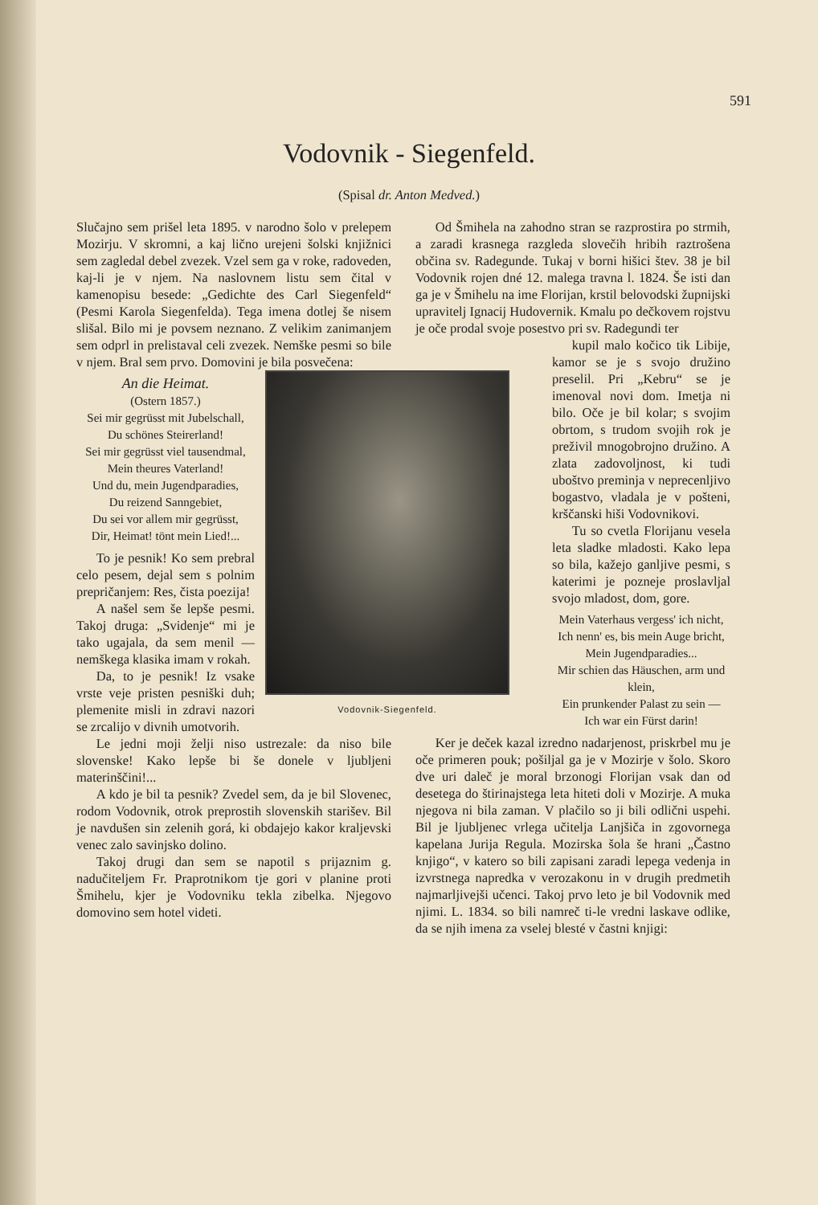591
Vodovnik - Siegenfeld.
(Spisal dr. Anton Medved.)
Slučajno sem prišel leta 1895. v narodno šolo v prelepem Mozirju. V skromni, a kaj lično urejeni šolski knjižnici sem zagledal debel zvezek. Vzel sem ga v roke, radoveden, kaj-li je v njem. Na naslovnem listu sem čital v kamenopisu besede: „Gedichte des Carl Siegenfeld“ (Pesmi Karola Siegenfelda). Tega imena dotlej še nisem slišal. Bilo mi je povsem neznano. Z velikim zanimanjem sem odprl in prelistaval celi zvezek. Nemške pesmi so bile v njem. Bral sem prvo. Domovini je bila posvečena:
Vodovnik-Siegenfeld.
An die Heimat.
(Ostern 1857.)
Sei mir gegrüsst mit Jubelschall,
Du schönes Steirerland!
Sei mir gegrüsst viel tausendmal,
Mein theures Vaterland!
Und du, mein Jugendparadies,
Du reizend Sanngebiet,
Du sei vor allem mir gegrüsst,
Dir, Heimat! tönt mein Lied!...
To je pesnik! Ko sem prebral celo pesem, dejal sem s polnim prepričanjem: Res, čista poezija!
A našel sem še lepše pesmi. Takoj druga: „Svidenje“ mi je tako ugajala, da sem menil — nemškega klasika imam v rokah.
Da, to je pesnik! Iz vsake vrste veje pristen pesniški duh; plemenite misli in zdravi nazori se zrcalijo v divnih umotvorih.
Le jedni moji želji niso ustrezale: da niso bile slovenske! Kako lepše bi še donele v ljubljeni materinščini!...
A kdo je bil ta pesnik? Zvedel sem, da je bil Slovenec, rodom Vodovnik, otrok preprostih slovenskih starišev. Bil je navdušen sin zelenih gorá, ki obdajejo kakor kraljevski venec zalo savinjsko dolino.
Takoj drugi dan sem se napotil s prijaznim g. nadučiteljem Fr. Praprotnikom tje gori v planine proti Šmihelu, kjer je Vodovniku tekla zibelka. Njegovo domovino sem hotel videti.
Od Šmihela na zahodno stran se razprostira po strmih, a zaradi krasnega razgleda slovečih hribih raztrošena občina sv. Radegunde. Tukaj v borni hišici štev. 38 je bil Vodovnik rojen dné 12. malega travna l. 1824. Še isti dan ga je v Šmihelu na ime Florijan, krstil belovodski župnijski upravitelj Ignacij Hudovernik. Kmalu po dečkovem rojstvu je oče prodal svoje posestvo pri sv. Radegundi ter
kupil malo kočico tik Libije, kamor se je s svojo družino preselil. Pri „Kebru“ se je imenoval novi dom. Imetja ni bilo. Oče je bil kolar; s svojim obrtom, s trudom svojih rok je preživil mnogobrojno družino. A zlata zadovoljnost, ki tudi uboštvo preminja v neprecenljivo bogastvo, vladala je v pošteni, krščanski hiši Vodovnikovi.
Tu so cvetla Florijanu vesela leta sladke mladosti. Kako lepa so bila, kažejo ganljive pesmi, s katerimi je pozneje proslavljal svojo mladost, dom, gore.
Mein Vaterhaus vergess' ich nicht,
Ich nenn' es, bis mein Auge bricht,
Mein Jugendparadies...
Mir schien das Häuschen, arm und klein,
Ein prunkender Palast zu sein —
Ich war ein Fürst darin!
Ker je deček kazal izredno nadarjenost, priskrbel mu je oče primeren pouk; pošiljal ga je v Mozirje v šolo. Skoro dve uri daleč je moral brzonogi Florijan vsak dan od desetega do štirinajstega leta hiteti doli v Mozirje. A muka njegova ni bila zaman. V plačilo so ji bili odlični uspehi. Bil je ljubljenec vrlega učitelja Lanjšiča in zgovornega kapelana Jurija Regula. Mozirska šola še hrani „Častno knjigo“, v katero so bili zapisani zaradi lepega vedenja in izvrstnega napredka v verozakonu in v drugih predmetih najmarljivejši učenci. Takoj prvo leto je bil Vodovnik med njimi. L. 1834. so bili namreč ti-le vredni laskave odlike, da se njih imena za vselej blesté v častni knjigi: